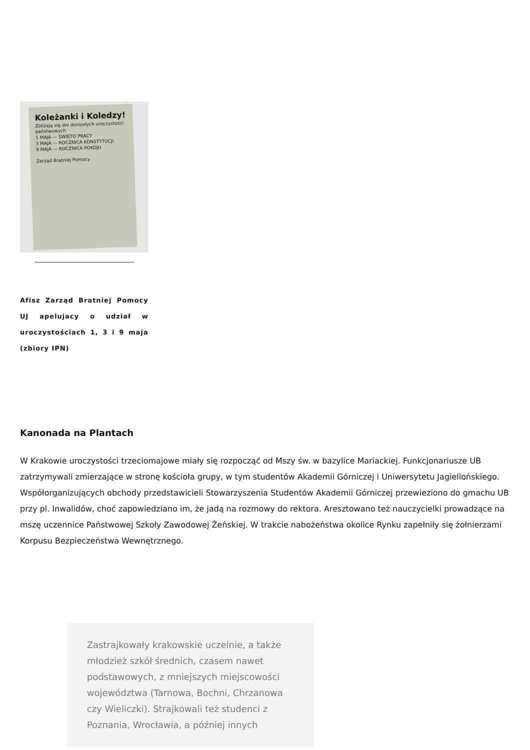Koleżanki i Koledzy!
Zbliżają się dni doniosłych uroczystości państwowych
1 MAJA — ŚWIĘTO PRACY
3 MAJA — ROCZNICA KONSTYTUCJI
9 MAJA — ROCZNICA POKOJU
Zarząd Bratniej Pomocy
Afisz Zarząd Bratniej Pomocy UJ apelujacy o udział w uroczystościach 1, 3 i 9 maja (zbiory IPN)
Kanonada na Plantach
W Krakowie uroczystości trzeciomajowe miały się rozpocząć od Mszy św. w bazylice Mariackiej. Funkcjonariusze UB zatrzymywali zmierzające w stronę kościoła grupy, w tym studentów Akademii Górniczej i Uniwersytetu Jagiellońskiego. Współorganizujących obchody przedstawicieli Stowarzyszenia Studentów Akademii Górniczej przewieziono do gmachu UB przy pl. Inwalidów, choć zapowiedziano im, że jadą na rozmowy do rektora. Aresztowano też nauczycielki prowadzące na mszę uczennice Państwowej Szkoły Zawodowej Żeńskiej. W trakcie nabożeństwa okolice Rynku zapełniły się żołnierzami Korpusu Bezpieczeństwa Wewnętrznego.
Zastrajkowały krakowskie uczelnie, a także młodzież szkół średnich, czasem nawet podstawowych, z mniejszych miejscowości województwa (Tarnowa, Bochni, Chrzanowa czy Wieliczki). Strajkowali też studenci z Poznania, Wrocławia, a później innych